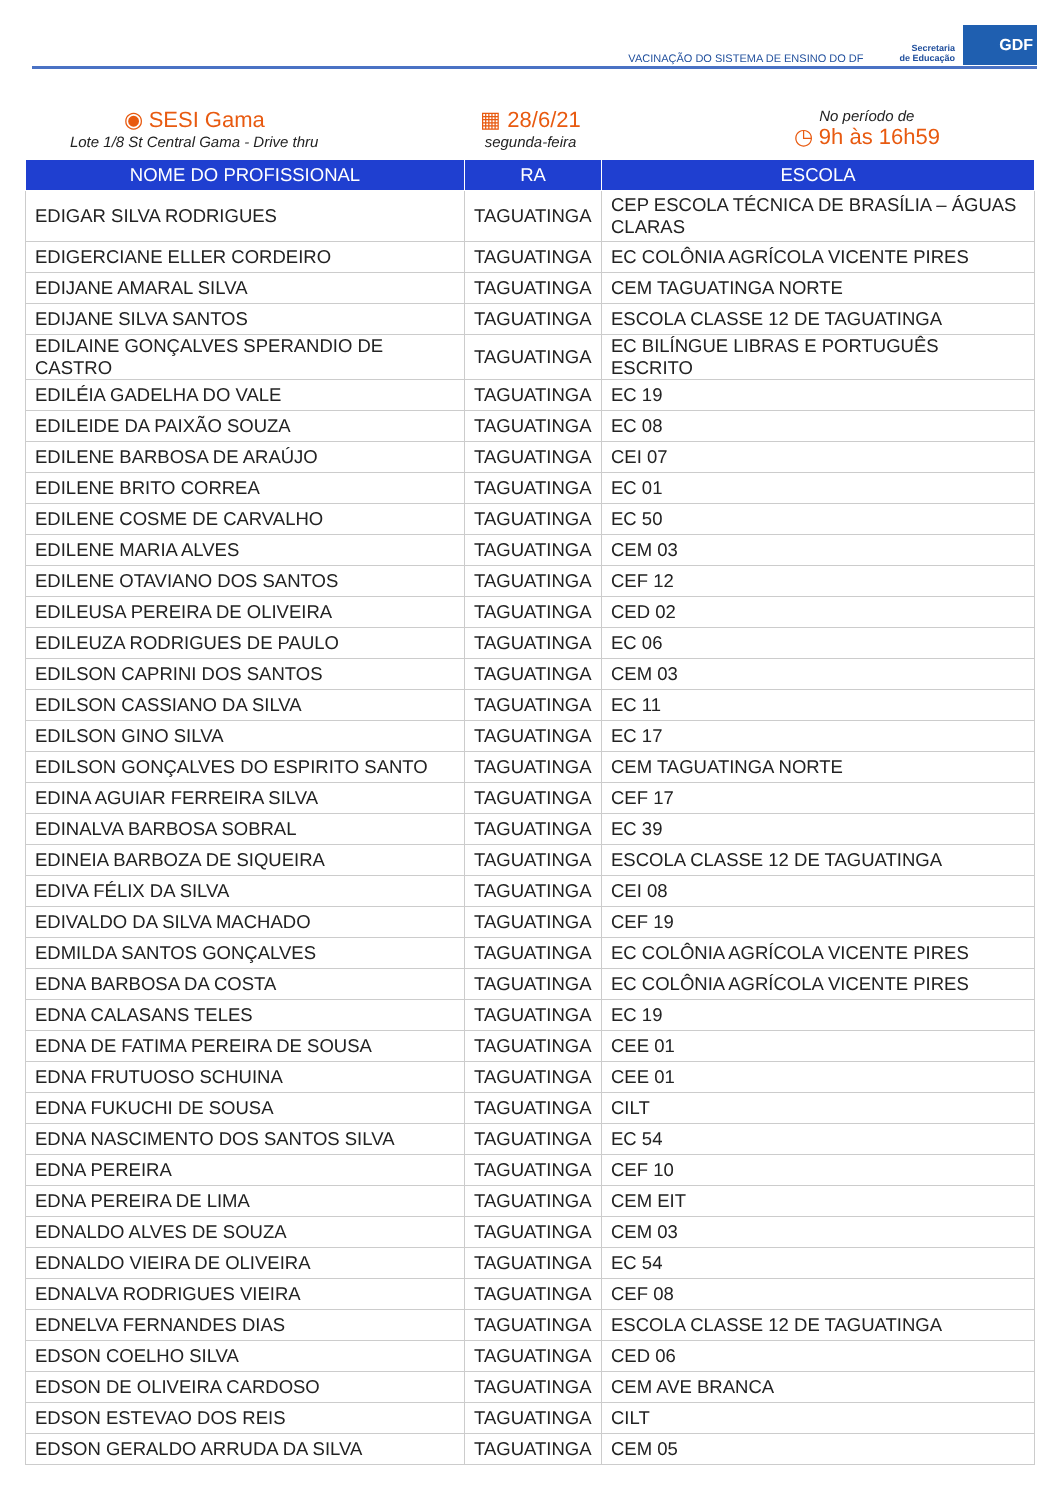VACINAÇÃO DO SISTEMA DE ENSINO DO DF Secretaria
de Educação GDF
◉ SESI Gama
Lote 1/8 St Central Gama - Drive thru
▦ 28/6/21
segunda-feira
No período de
◷ 9h às 16h59
| NOME DO PROFISSIONAL | RA | ESCOLA |
| --- | --- | --- |
| EDIGAR SILVA RODRIGUES | TAGUATINGA | CEP ESCOLA TÉCNICA DE BRASÍLIA – ÁGUAS CLARAS |
| EDIGERCIANE ELLER CORDEIRO | TAGUATINGA | EC COLÔNIA AGRÍCOLA VICENTE PIRES |
| EDIJANE AMARAL SILVA | TAGUATINGA | CEM TAGUATINGA NORTE |
| EDIJANE SILVA SANTOS | TAGUATINGA | ESCOLA CLASSE 12 DE TAGUATINGA |
| EDILAINE GONÇALVES SPERANDIO DE CASTRO | TAGUATINGA | EC BILÍNGUE LIBRAS E PORTUGUÊS ESCRITO |
| EDILÉIA GADELHA DO VALE | TAGUATINGA | EC 19 |
| EDILEIDE DA PAIXÃO SOUZA | TAGUATINGA | EC 08 |
| EDILENE BARBOSA DE ARAÚJO | TAGUATINGA | CEI 07 |
| EDILENE BRITO CORREA | TAGUATINGA | EC 01 |
| EDILENE COSME DE CARVALHO | TAGUATINGA | EC 50 |
| EDILENE MARIA ALVES | TAGUATINGA | CEM 03 |
| EDILENE OTAVIANO DOS SANTOS | TAGUATINGA | CEF 12 |
| EDILEUSA PEREIRA DE OLIVEIRA | TAGUATINGA | CED 02 |
| EDILEUZA RODRIGUES DE PAULO | TAGUATINGA | EC 06 |
| EDILSON CAPRINI DOS SANTOS | TAGUATINGA | CEM 03 |
| EDILSON CASSIANO DA SILVA | TAGUATINGA | EC 11 |
| EDILSON GINO SILVA | TAGUATINGA | EC 17 |
| EDILSON GONÇALVES DO ESPIRITO SANTO | TAGUATINGA | CEM TAGUATINGA NORTE |
| EDINA AGUIAR FERREIRA SILVA | TAGUATINGA | CEF 17 |
| EDINALVA BARBOSA SOBRAL | TAGUATINGA | EC 39 |
| EDINEIA BARBOZA DE SIQUEIRA | TAGUATINGA | ESCOLA CLASSE 12 DE TAGUATINGA |
| EDIVA FÉLIX DA SILVA | TAGUATINGA | CEI 08 |
| EDIVALDO DA SILVA MACHADO | TAGUATINGA | CEF 19 |
| EDMILDA SANTOS GONÇALVES | TAGUATINGA | EC COLÔNIA AGRÍCOLA VICENTE PIRES |
| EDNA BARBOSA DA COSTA | TAGUATINGA | EC COLÔNIA AGRÍCOLA VICENTE PIRES |
| EDNA CALASANS TELES | TAGUATINGA | EC 19 |
| EDNA DE FATIMA PEREIRA DE SOUSA | TAGUATINGA | CEE 01 |
| EDNA FRUTUOSO SCHUINA | TAGUATINGA | CEE 01 |
| EDNA FUKUCHI DE SOUSA | TAGUATINGA | CILT |
| EDNA NASCIMENTO DOS SANTOS SILVA | TAGUATINGA | EC 54 |
| EDNA PEREIRA | TAGUATINGA | CEF 10 |
| EDNA PEREIRA DE LIMA | TAGUATINGA | CEM EIT |
| EDNALDO ALVES DE SOUZA | TAGUATINGA | CEM 03 |
| EDNALDO VIEIRA DE OLIVEIRA | TAGUATINGA | EC 54 |
| EDNALVA RODRIGUES VIEIRA | TAGUATINGA | CEF 08 |
| EDNELVA FERNANDES DIAS | TAGUATINGA | ESCOLA CLASSE 12 DE TAGUATINGA |
| EDSON COELHO SILVA | TAGUATINGA | CED 06 |
| EDSON DE OLIVEIRA CARDOSO | TAGUATINGA | CEM AVE BRANCA |
| EDSON ESTEVAO DOS REIS | TAGUATINGA | CILT |
| EDSON GERALDO ARRUDA DA SILVA | TAGUATINGA | CEM 05 |